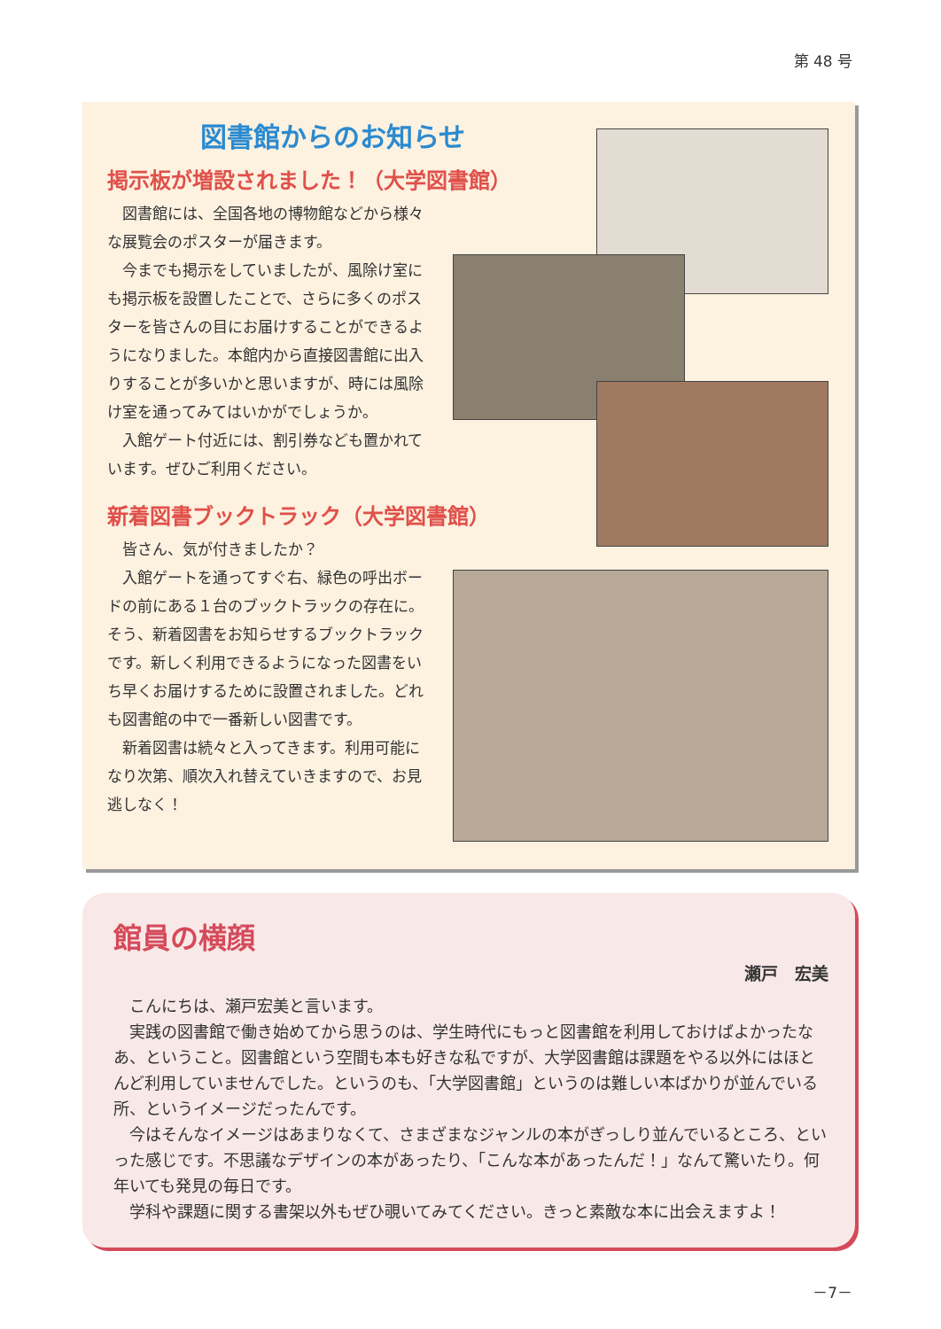第 48 号
図書館からのお知らせ
掲示板が増設されました！（大学図書館）
図書館には、全国各地の博物館などから様々な展覧会のポスターが届きます。
今までも掲示をしていましたが、風除け室にも掲示板を設置したことで、さらに多くのポスターを皆さんの目にお届けすることができるようになりました。本館内から直接図書館に出入りすることが多いかと思いますが、時には風除け室を通ってみてはいかがでしょうか。
入館ゲート付近には、割引券なども置かれています。ぜひご利用ください。
新着図書ブックトラック（大学図書館）
皆さん、気が付きましたか？
入館ゲートを通ってすぐ右、緑色の呼出ボードの前にある１台のブックトラックの存在に。そう、新着図書をお知らせするブックトラックです。新しく利用できるようになった図書をいち早くお届けするために設置されました。どれも図書館の中で一番新しい図書です。
新着図書は続々と入ってきます。利用可能になり次第、順次入れ替えていきますので、お見逃しなく！
館員の横顔
瀬戸　宏美
こんにちは、瀬戸宏美と言います。
実践の図書館で働き始めてから思うのは、学生時代にもっと図書館を利用しておけばよかったなあ、ということ。図書館という空間も本も好きな私ですが、大学図書館は課題をやる以外にはほとんど利用していませんでした。というのも、「大学図書館」というのは難しい本ばかりが並んでいる所、というイメージだったんです。
今はそんなイメージはあまりなくて、さまざまなジャンルの本がぎっしり並んでいるところ、といった感じです。不思議なデザインの本があったり、「こんな本があったんだ！」なんて驚いたり。何年いても発見の毎日です。
学科や課題に関する書架以外もぜひ覗いてみてください。きっと素敵な本に出会えますよ！
－7－